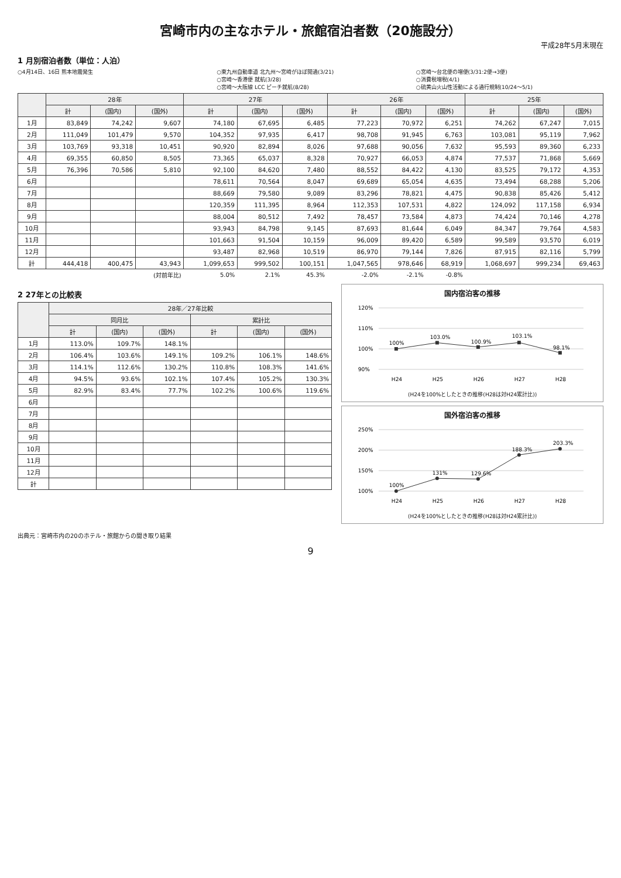宮崎市内の主なホテル・旅館宿泊者数（20施設分）
平成28年5月末現在
1 月別宿泊者数（単位：人泊）
○4月14日、16日 熊本地震発生 ○東九州自動車道 北九州～宮崎がほぼ開通(3/21)
○宮崎～香港便 就航(3/28)
○宮崎～大阪線 LCC ピーチ就航(8/28)
○宮崎～台北便の増便(3/31:2便→3便)
○消費税増税(4/1)
○硫黄山火山性活動による通行規制(10/24～5/1)
| | 28年 | | | 27年 | | | 26年 | | | 25年 | | |
| --- | --- | --- | --- | --- | --- | --- | --- | --- | --- | --- | --- | --- |
| | 計 | (国内) | (国外) | 計 | (国内) | (国外) | 計 | (国内) | (国外) | 計 | (国内) | (国外) |
| 1月 | 83,849 | 74,242 | 9,607 | 74,180 | 67,695 | 6,485 | 77,223 | 70,972 | 6,251 | 74,262 | 67,247 | 7,015 |
| 2月 | 111,049 | 101,479 | 9,570 | 104,352 | 97,935 | 6,417 | 98,708 | 91,945 | 6,763 | 103,081 | 95,119 | 7,962 |
| 3月 | 103,769 | 93,318 | 10,451 | 90,920 | 82,894 | 8,026 | 97,688 | 90,056 | 7,632 | 95,593 | 89,360 | 6,233 |
| 4月 | 69,355 | 60,850 | 8,505 | 73,365 | 65,037 | 8,328 | 70,927 | 66,053 | 4,874 | 77,537 | 71,868 | 5,669 |
| 5月 | 76,396 | 70,586 | 5,810 | 92,100 | 84,620 | 7,480 | 88,552 | 84,422 | 4,130 | 83,525 | 79,172 | 4,353 |
| 6月 | | | | 78,611 | 70,564 | 8,047 | 69,689 | 65,054 | 4,635 | 73,494 | 68,288 | 5,206 |
| 7月 | | | | 88,669 | 79,580 | 9,089 | 83,296 | 78,821 | 4,475 | 90,838 | 85,426 | 5,412 |
| 8月 | | | | 120,359 | 111,395 | 8,964 | 112,353 | 107,531 | 4,822 | 124,092 | 117,158 | 6,934 |
| 9月 | | | | 88,004 | 80,512 | 7,492 | 78,457 | 73,584 | 4,873 | 74,424 | 70,146 | 4,278 |
| 10月 | | | | 93,943 | 84,798 | 9,145 | 87,693 | 81,644 | 6,049 | 84,347 | 79,764 | 4,583 |
| 11月 | | | | 101,663 | 91,504 | 10,159 | 96,009 | 89,420 | 6,589 | 99,589 | 93,570 | 6,019 |
| 12月 | | | | 93,487 | 82,968 | 10,519 | 86,970 | 79,144 | 7,826 | 87,915 | 82,116 | 5,799 |
| 計 | 444,418 | 400,475 | 43,943 | 1,099,653 | 999,502 | 100,151 | 1,047,565 | 978,646 | 68,919 | 1,068,697 | 999,234 | 69,463 |
| | | | (対前年比) | 5.0% | 2.1% | 45.3% | -2.0% | -2.1% | -0.8% | | | |
2 27年との比較表
| | 28年／27年比較 | | | | | |
| --- | --- | --- | --- | --- | --- | --- |
| | 同月比 | | | 累計比 | | |
| | 計 | (国内) | (国外) | 計 | (国内) | (国外) |
| 1月 | 113.0% | 109.7% | 148.1% | | | |
| 2月 | 106.4% | 103.6% | 149.1% | 109.2% | 106.1% | 148.6% |
| 3月 | 114.1% | 112.6% | 130.2% | 110.8% | 108.3% | 141.6% |
| 4月 | 94.5% | 93.6% | 102.1% | 107.4% | 105.2% | 130.3% |
| 5月 | 82.9% | 83.4% | 77.7% | 102.2% | 100.6% | 119.6% |
| 6月 | | | | | | |
| 7月 | | | | | | |
| 8月 | | | | | | |
| 9月 | | | | | | |
| 10月 | | | | | | |
| 11月 | | | | | | |
| 12月 | | | | | | |
| 計 | | | | | | |
国内宿泊客の推移
120%
110%
100%
90%
100%
103.0%
100.9%
103.1%
98.1%
H24
H25
H26
H27
H28
(H24を100%としたときの推移(H28は対H24累計比))
国外宿泊客の推移
250%
200%
150%
100%
100%
131%
129.6%
188.3%
203.3%
H24
H25
H26
H27
H28
(H24を100%としたときの推移(H28は対H24累計比))
出典元：宮崎市内の20のホテル・旅館からの聞き取り結果
9